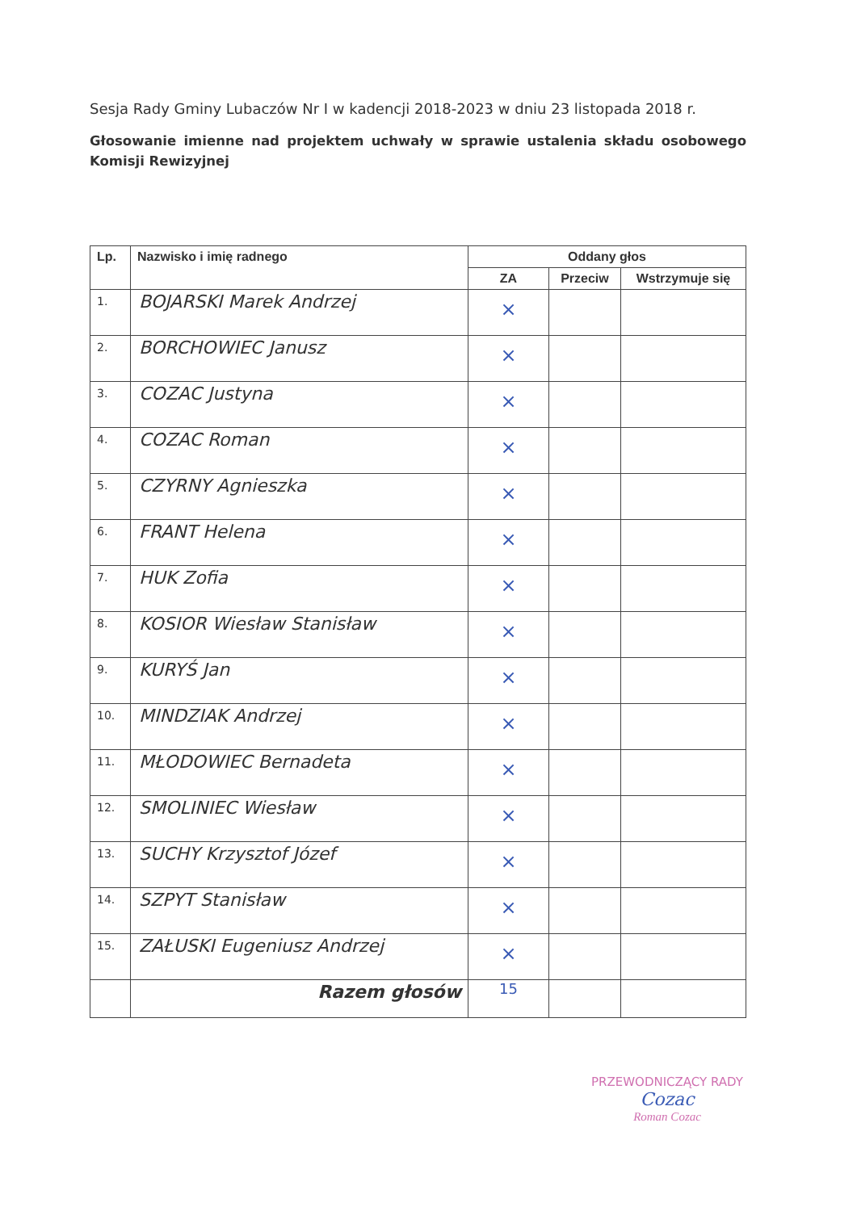Sesja Rady Gminy Lubaczów Nr I w kadencji 2018-2023 w dniu 23 listopada 2018 r.
Głosowanie imienne nad projektem uchwały w sprawie ustalenia składu osobowego Komisji Rewizyjnej
| Lp. | Nazwisko i imię radnego | Oddany głos | | |
| --- | --- | --- | --- | --- |
| | | ZA | Przeciw | Wstrzymuje się |
| 1. | BOJARSKI Marek Andrzej | × | | |
| 2. | BORCHOWIEC Janusz | × | | |
| 3. | COZAC Justyna | × | | |
| 4. | COZAC Roman | × | | |
| 5. | CZYRNY Agnieszka | × | | |
| 6. | FRANT Helena | × | | |
| 7. | HUK Zofia | × | | |
| 8. | KOSIOR Wiesław Stanisław | × | | |
| 9. | KURYŚ Jan | × | | |
| 10. | MINDZIAK Andrzej | × | | |
| 11. | MŁODOWIEC Bernadeta | × | | |
| 12. | SMOLINIEC Wiesław | × | | |
| 13. | SUCHY Krzysztof Józef | × | | |
| 14. | SZPYT Stanisław | × | | |
| 15. | ZAŁUSKI Eugeniusz Andrzej | × | | |
| | Razem głosów | 15 | | |
PRZEWODNICZĄCY RADY
Cozac
Roman Cozac